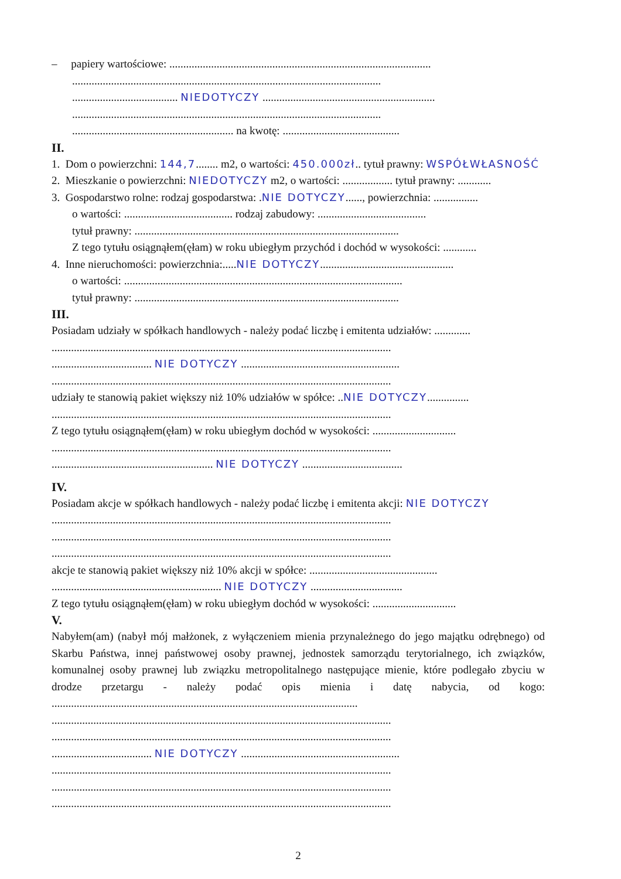– papiery wartościowe: ..............................................................................................
...............................................................................................................
...................................... NIEDOTYCZY ..............................................................
...............................................................................................................
.......................................................... na kwotę: ..........................................
II.
1. Dom o powierzchni: 144,7........ m2, o wartości: 450.000zł.. tytuł prawny: WSPÓŁWŁASNOŚĆ
2. Mieszkanie o powierzchni: NIEDOTYCZY m2, o wartości: .................. tytuł prawny: ............
3. Gospodarstwo rolne: rodzaj gospodarstwa: .NIE DOTYCZY......, powierzchnia: ................
o wartości: ....................................... rodzaj zabudowy: .......................................
tytuł prawny: ...............................................................................................
Z tego tytułu osiągnąłem(ęłam) w roku ubiegłym przychód i dochód w wysokości: ............
4. Inne nieruchomości: powierzchnia:.....NIE DOTYCZY................................................
o wartości: ....................................................................................................
tytuł prawny: ...............................................................................................
III.
Posiadam udziały w spółkach handlowych - należy podać liczbę i emitenta udziałów: .............
..........................................................................................................................
.................................... NIE DOTYCZY .........................................................
..........................................................................................................................
udziały te stanowią pakiet większy niż 10% udziałów w spółce: ..NIE DOTYCZY...............
..........................................................................................................................
Z tego tytułu osiągnąłem(ęłam) w roku ubiegłym dochód w wysokości: ..............................
..........................................................................................................................
.......................................................... NIE DOTYCZY ....................................
IV.
Posiadam akcje w spółkach handlowych - należy podać liczbę i emitenta akcji: NIE DOTYCZY
..........................................................................................................................
..........................................................................................................................
..........................................................................................................................
akcje te stanowią pakiet większy niż 10% akcji w spółce: ..............................................
............................................................. NIE DOTYCZY .................................
Z tego tytułu osiągnąłem(ęłam) w roku ubiegłym dochód w wysokości: ..............................
V.
Nabyłem(am) (nabył mój małżonek, z wyłączeniem mienia przynależnego do jego majątku odrębnego) od Skarbu Państwa, innej państwowej osoby prawnej, jednostek samorządu terytorialnego, ich związków, komunalnej osoby prawnej lub związku metropolitalnego następujące mienie, które podlegało zbyciu w drodze przetargu - należy podać opis mienia i datę nabycia, od kogo: ..............................................................................................................
..........................................................................................................................
..........................................................................................................................
.................................... NIE DOTYCZY .........................................................
..........................................................................................................................
..........................................................................................................................
..........................................................................................................................
2